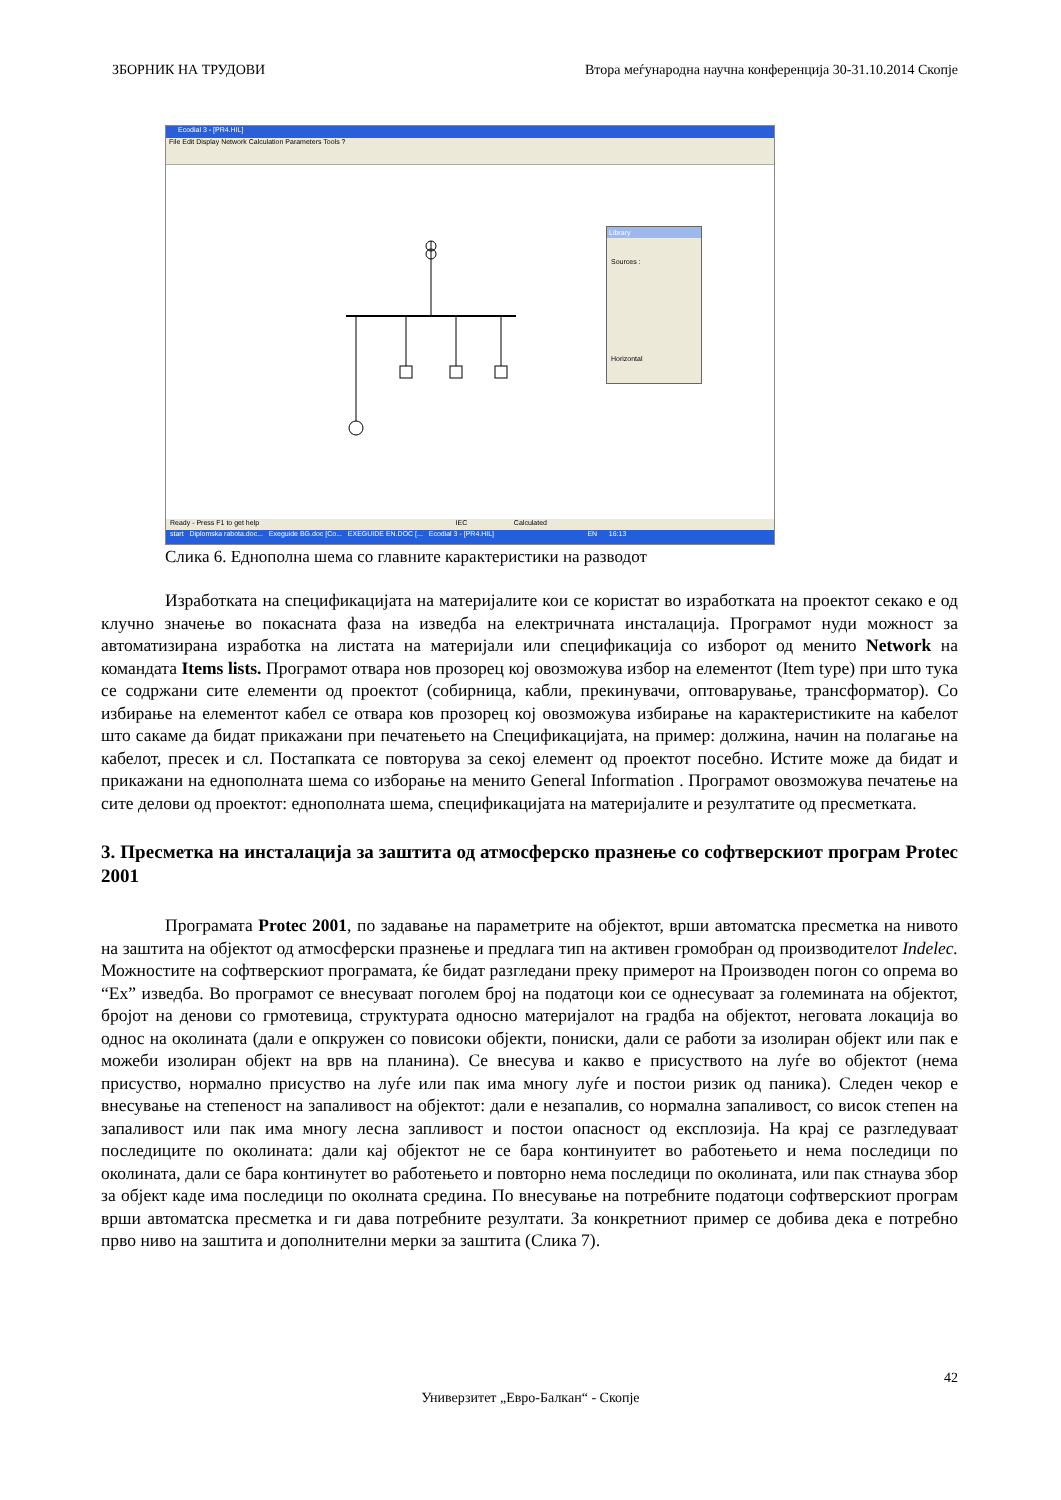ЗБОРНИК НА ТРУДОВИ Втора меѓународна научна конференција 30-31.10.2014 Скопје
Ecodial 3 - [PR4.HIL]
File Edit Display Network Calculation Parameters Tools ?
Library
Sources :
Horizontal
Ready - Press F1 to get help IEC Calculated
start Diplomska rabota.doc... Exeguide BG.doc [Co... EXEGUIDE EN.DOC [... Ecodial 3 - [PR4.HIL] EN 16:13
Слика 6. Еднополна шема со главните карактеристики на разводот
Изработката на спецификацијата на материјалите кои се користат во изработката на проектот секако е од клучно значење во покасната фаза на изведба на електричната инсталација. Програмот нуди можност за автоматизирана изработка на листата на материјали или спецификација со изборот од менито Network на командата Items lists. Програмот отвара нов прозорец кој овозможува избор на елементот (Item type) при што тука се содржани сите елементи од проектот (собирница, кабли, прекинувачи, оптоварување, трансформатор). Со избирање на елементот кабел се отвара ков прозорец кој овозможува избирање на карактеристиките на кабелот што сакаме да бидат прикажани при печатењето на Спецификацијата, на пример: должина, начин на полагање на кабелот, пресек и сл. Постапката се повторува за секој елемент од проектот посебно. Истите може да бидат и прикажани на еднополната шема со изборање на менито General Information . Програмот овозможува печатење на сите делови од проектот: еднополната шема, спецификацијата на материјалите и резултатите од пресметката.
3. Пресметка на инсталација за заштита од атмосферско празнење со софтверскиот програм Protec 2001
Програмата Protec 2001, по задавање на параметрите на објектот, врши автоматска пресметка на нивото на заштита на објектот од атмосферски празнење и предлага тип на активен громобран од производителот Indelec. Можностите на софтверскиот програмата, ќе бидат разгледани преку примерот на Производен погон со опрема во “Ex” изведба. Во програмот се внесуваат поголем број на податоци кои се однесуваат за големината на објектот, бројот на денови со грмотевица, структурата односно материјалот на градба на објектот, неговата локација во однос на околината (дали е опкружен со повисоки објекти, пониски, дали се работи за изолиран објект или пак е можеби изолиран објект на врв на планина). Се внесува и какво е присуството на луѓе во објектот (нема присуство, нормално присуство на луѓе или пак има многу луѓе и постои ризик од паника). Следен чекор е внесување на степеност на запаливост на објектот: дали е незапалив, со нормална запаливост, со висок степен на запаливост или пак има многу лесна запливост и постои опасност од експлозија. На крај се разгледуваат последиците по околината: дали кај објектот не се бара континуитет во работењето и нема последици по околината, дали се бара континутет во работењето и повторно нема последици по околината, или пак стнаува збор за објект каде има последици по околната средина. По внесување на потребните податоци софтверскиот програм врши автоматска пресметка и ги дава потребните резултати. За конкретниот пример се добива дека е потребно прво ниво на заштита и дополнителни мерки за заштита (Слика 7).
42
Универзитет „Евро-Балкан“ - Скопје